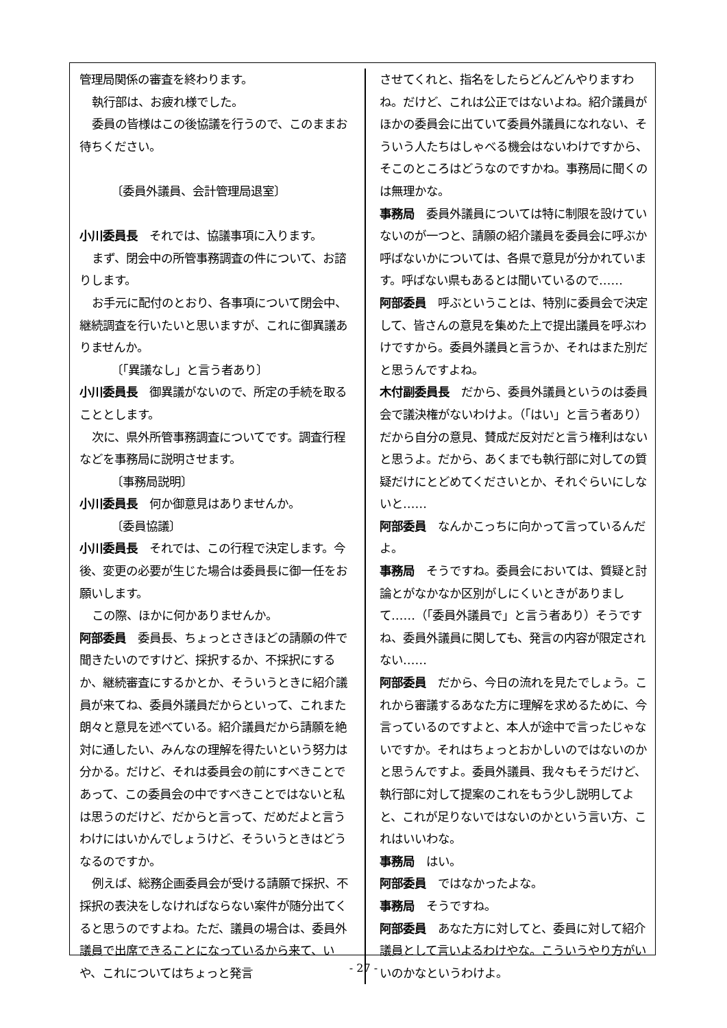管理局関係の審査を終わります。
執行部は、お疲れ様でした。
委員の皆様はこの後協議を行うので、このままお待ちください。
〔委員外議員、会計管理局退室〕
小川委員長　それでは、協議事項に入ります。
まず、閉会中の所管事務調査の件について、お諮りします。
お手元に配付のとおり、各事項について閉会中、継続調査を行いたいと思いますが、これに御異議ありませんか。
〔「異議なし」と言う者あり〕
小川委員長　御異議がないので、所定の手続を取ることとします。
次に、県外所管事務調査についてです。調査行程などを事務局に説明させます。
〔事務局説明〕
小川委員長　何か御意見はありませんか。
〔委員協議〕
小川委員長　それでは、この行程で決定します。今後、変更の必要が生じた場合は委員長に御一任をお願いします。
この際、ほかに何かありませんか。
阿部委員　委員長、ちょっとさきほどの請願の件で聞きたいのですけど、採択するか、不採択にするか、継続審査にするかとか、そういうときに紹介議員が来てね、委員外議員だからといって、これまた朗々と意見を述べている。紹介議員だから請願を絶対に通したい、みんなの理解を得たいという努力は分かる。だけど、それは委員会の前にすべきことであって、この委員会の中ですべきことではないと私は思うのだけど、だからと言って、だめだよと言うわけにはいかんでしょうけど、そういうときはどうなるのですか。
例えば、総務企画委員会が受ける請願で採択、不採択の表決をしなければならない案件が随分出てくると思うのですよね。ただ、議員の場合は、委員外議員で出席できることになっているから来て、いや、これについてはちょっと発言
させてくれと、指名をしたらどんどんやりますわね。だけど、これは公正ではないよね。紹介議員がほかの委員会に出ていて委員外議員になれない、そういう人たちはしゃべる機会はないわけですから、そこのところはどうなのですかね。事務局に聞くのは無理かな。
事務局　委員外議員については特に制限を設けていないのが一つと、請願の紹介議員を委員会に呼ぶか呼ばないかについては、各県で意見が分かれています。呼ばない県もあるとは聞いているので……
阿部委員　呼ぶということは、特別に委員会で決定して、皆さんの意見を集めた上で提出議員を呼ぶわけですから。委員外議員と言うか、それはまた別だと思うんですよね。
木付副委員長　だから、委員外議員というのは委員会で議決権がないわけよ。（「はい」と言う者あり）だから自分の意見、賛成だ反対だと言う権利はないと思うよ。だから、あくまでも執行部に対しての質疑だけにとどめてくださいとか、それぐらいにしないと……
阿部委員　なんかこっちに向かって言っているんだよ。
事務局　そうですね。委員会においては、質疑と討論とがなかなか区別がしにくいときがありまして……（「委員外議員で」と言う者あり）そうですね、委員外議員に関しても、発言の内容が限定されない……
阿部委員　だから、今日の流れを見たでしょう。これから審議するあなた方に理解を求めるために、今言っているのですよと、本人が途中で言ったじゃないですか。それはちょっとおかしいのではないのかと思うんですよ。委員外議員、我々もそうだけど、執行部に対して提案のこれをもう少し説明してよと、これが足りないではないのかという言い方、これはいいわな。
事務局　はい。
阿部委員　ではなかったよな。
事務局　そうですね。
阿部委員　あなた方に対してと、委員に対して紹介議員として言いよるわけやな。こういうやり方がいいのかなというわけよ。
- 27 -